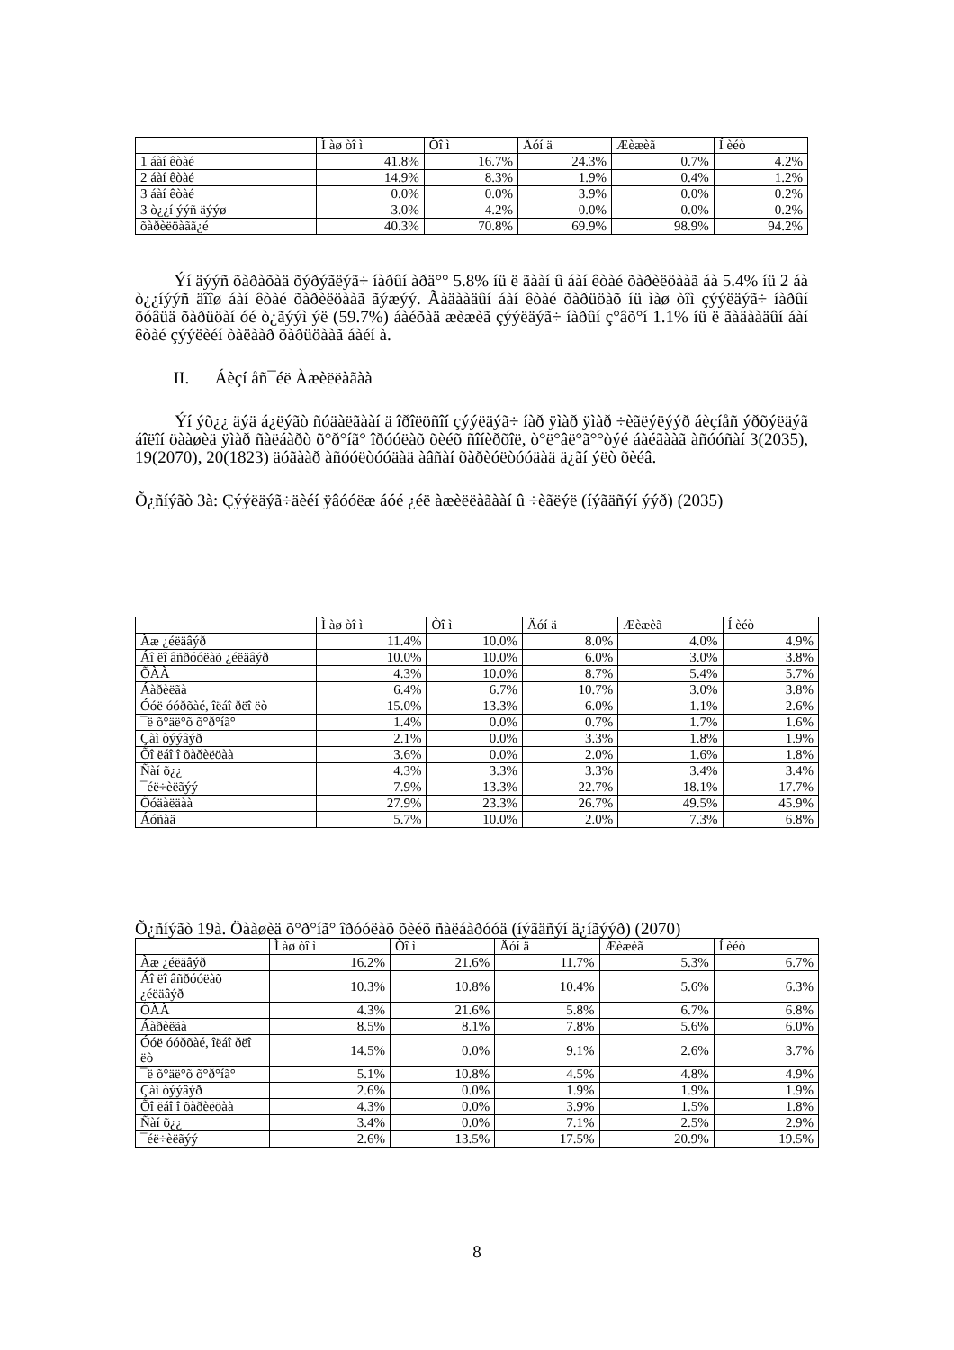| | Ì àø òî ì | Òî ì | Äóí ä | Æèæèã | Í èéò |
| --- | --- | --- | --- | --- | --- |
| 1 áàí êòàé | 41.8% | 16.7% | 24.3% | 0.7% | 4.2% |
| 2 áàí êòàé | 14.9% | 8.3% | 1.9% | 0.4% | 1.2% |
| 3 áàí êòàé | 0.0% | 0.0% | 3.9% | 0.0% | 0.2% |
| 3 ò¿¿í ýýñ äýýø | 3.0% | 4.2% | 0.0% | 0.0% | 0.2% |
| õàðèëöàãã¿é | 40.3% | 70.8% | 69.9% | 98.9% | 94.2% |
Ýí äýýñ õàðàõàä õýðýãëýã÷ íàðûí àðä°° 5.8% íü ë ãààí û áàí êòàé õàðèëöààã áà 5.4% íü 2 áà ò¿¿íýýñ äîîø áàí êòàé õàðèëöààã ãýæýý. Ãàäààäûí áàí êòàé õàðüöàõ íü ìàø òîì çýýëäýã÷ íàðûí õóâüä õàðüöàí óé ò¿ãýýì ýë (59.7%) áàéõàä æèæèã çýýëäýã÷ íàðûí ç°âõ°í 1.1% íü ë ãàäààäûí áàí êòàé çýýëèéí òàëààð õàðüöààã áàéí à.
II. Áèçí åñ¯éë Àæèëëàãàà
Ýí ýõ¿¿ äýä á¿ëýãò ñóäàëãààí ä îðîëöñîí çýýëäýã÷ íàð ÿìàð ÿìàð ÷èãëýëýýð áèçíåñ ýðõýëäýã áîëîí öààøèä ÿìàð ñàëáàðò õ°ð°íã° îðóóëàõ õèéõ ñîíèðõîë, ò°ë°âë°ã°°òýé áàéãààã àñóóñàí 3(2035), 19(2070), 20(1823) äóãààð àñóóëòóóäàä àâñàí õàðèóëòóóäàä ä¿ãí ýëò õèéâ.
Õ¿ñíýãò 3à: Çýýëäýã÷äèéí ÿâóóëæ áóé ¿éë àæèëëàãààí û ÷èãëýë (íýãäñýí ýýð) (2035)
| | Ì àø òî ì | Òî ì | Äóí ä | Æèæèã | Í èéò |
| --- | --- | --- | --- | --- | --- |
| Àæ ¿éëäâýð | 11.4% | 10.0% | 8.0% | 4.0% | 4.9% |
| Áî ëî âñðóóëàõ ¿éëäâýð | 10.0% | 10.0% | 6.0% | 3.0% | 3.8% |
| ÕÀÀ | 4.3% | 10.0% | 8.7% | 5.4% | 5.7% |
| Áàðèëãà | 6.4% | 6.7% | 10.7% | 3.0% | 3.8% |
| Óóë óóðõàé, îëáî ðëî ëò | 15.0% | 13.3% | 6.0% | 1.1% | 2.6% |
| ¯ë õ°äë°õ õ°ð°íã° | 1.4% | 0.0% | 0.7% | 1.7% | 1.6% |
| Çàì òýýâýð | 2.1% | 0.0% | 3.3% | 1.8% | 1.9% |
| Õî ëáî î õàðèëöàà | 3.6% | 0.0% | 2.0% | 1.6% | 1.8% |
| Ñàí õ¿¿ | 4.3% | 3.3% | 3.3% | 3.4% | 3.4% |
| ¯éë÷èëãýý | 7.9% | 13.3% | 22.7% | 18.1% | 17.7% |
| Õóäàëäàà | 27.9% | 23.3% | 26.7% | 49.5% | 45.9% |
| Áóñàä | 5.7% | 10.0% | 2.0% | 7.3% | 6.8% |
Õ¿ñíýãò 19à. Öààøèä õ°ð°íã° îðóóëàõ õèéõ ñàëáàðóóä (íýãäñýí ä¿íãýýð) (2070)
| | Ì àø òî ì | Òî ì | Äóí ä | Æèæèã | Í èéò |
| --- | --- | --- | --- | --- | --- |
| Àæ ¿éëäâýð | 16.2% | 21.6% | 11.7% | 5.3% | 6.7% |
| Áî ëî âñðóóëàõ ¿éëäâýð | 10.3% | 10.8% | 10.4% | 5.6% | 6.3% |
| ÕÀÀ | 4.3% | 21.6% | 5.8% | 6.7% | 6.8% |
| Áàðèëãà | 8.5% | 8.1% | 7.8% | 5.6% | 6.0% |
| Óóë óóðõàé, îëáî ðëî ëò | 14.5% | 0.0% | 9.1% | 2.6% | 3.7% |
| ¯ë õ°äë°õ õ°ð°íã° | 5.1% | 10.8% | 4.5% | 4.8% | 4.9% |
| Çàì òýýâýð | 2.6% | 0.0% | 1.9% | 1.9% | 1.9% |
| Õî ëáî î õàðèëöàà | 4.3% | 0.0% | 3.9% | 1.5% | 1.8% |
| Ñàí õ¿¿ | 3.4% | 0.0% | 7.1% | 2.5% | 2.9% |
| ¯éë÷èëãýý | 2.6% | 13.5% | 17.5% | 20.9% | 19.5% |
8